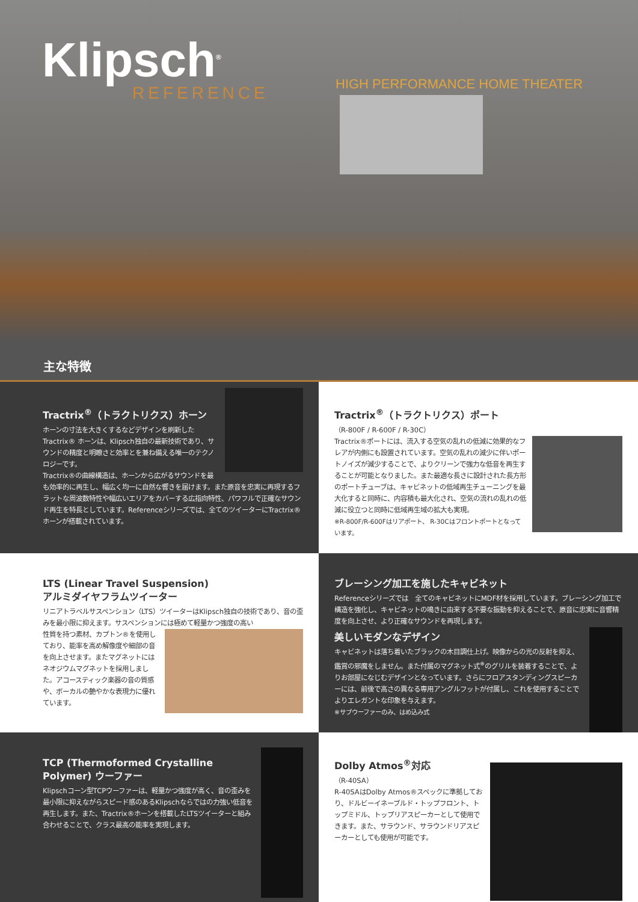Klipsch<sup>®</sup>
REFERENCE
HIGH PERFORMANCE HOME THEATER
主な特徴
Tractrix<sup>®</sup>（トラクトリクス）ホーン
ホーンの寸法を大きくするなどデザインを刷新したTractrix® ホーンは、Klipsch独自の最新技術であり、サウンドの精度と明瞭さと効率とを兼ね備える唯一のテクノロジーです。
Tractrix®の曲線構造は、ホーンから広がるサウンドを最も効率的に再生し、幅広く均一に自然な響きを届けます。また原音を忠実に再現するフラットな周波数特性や幅広いエリアをカバーする広指向特性、パワフルで正確なサウンド再生を特長としています。Referenceシリーズでは、全てのツイーターにTractrix®ホーンが搭載されています。
Tractrix<sup>®</sup>（トラクトリクス）ポート
（R-800F / R-600F / R-30C）
Tractrix®ポートには、流入する空気の乱れの低減に効果的なフレアが内側にも設置されています。空気の乱れの減少に伴いポートノイズが減少することで、よりクリーンで強力な低音を再生することが可能となりました。また最適な長さに設計された長方形のポートチューブは、キャビネットの低域再生チューニングを最大化すると同時に、内容積も最大化され、空気の流れの乱れの低減に役立つと同時に低域再生域の拡大も実現。
※R-800F/R-600Fはリアポート、 R-30Cはフロントポートとなっています。
LTS (Linear Travel Suspension)
アルミダイヤフラムツイーター
リニアトラベルサスペンション（LTS）ツイーターはKlipsch独自の技術であり、音の歪みを最小限に抑えます。サスペンションには極めて軽量かつ強度の高い
性質を持つ素材、カプトン®を使用しており、能率を高め解像度や細部の音を向上させます。またマグネットにはネオジウムマグネットを採用しました。アコースティック楽器の音の質感や、ボーカルの艶やかな表現力に優れています。
ブレーシング加工を施したキャビネット
Referenceシリーズでは　全てのキャビネットにMDF材を採用しています。ブレーシング加工で構造を強化し、キャビネットの鳴きに由来する不要な振動を抑えることで、原音に忠実に音響精度を向上させ、より正確なサウンドを再現します。
美しいモダンなデザイン
キャビネットは落ち着いたブラックの木目調仕上げ。映像からの光の反射を抑え、鑑賞の邪魔をしません。また付属のマグネット式<sup>※</sup>のグリルを装着することで、よりお部屋になじむデザインとなっています。さらにフロアスタンディングスピーカーには、前後で高さの異なる専用アングルフットが付属し、これを使用することでよりエレガントな印象を与えます。
※サブウーファーのみ、はめ込み式
TCP (Thermoformed Crystalline Polymer) ウーファー
Klipschコーン型TCPウーファーは、軽量かつ強度が高く、音の歪みを最小限に抑えながらスピード感のあるKlipschならではの力強い低音を再生します。また、Tractrix®ホーンを搭載したLTSツイーターと組み合わせることで、クラス最高の能率を実現します。
Dolby Atmos<sup>®</sup>対応
（R-40SA）
R-40SAはDolby Atmos®スペックに準拠しており、ドルビーイネーブルド・トップフロント、トップミドル、トップリアスピーカーとして使用できます。また、サラウンド、サラウンドリアスピーカーとしても使用が可能です。